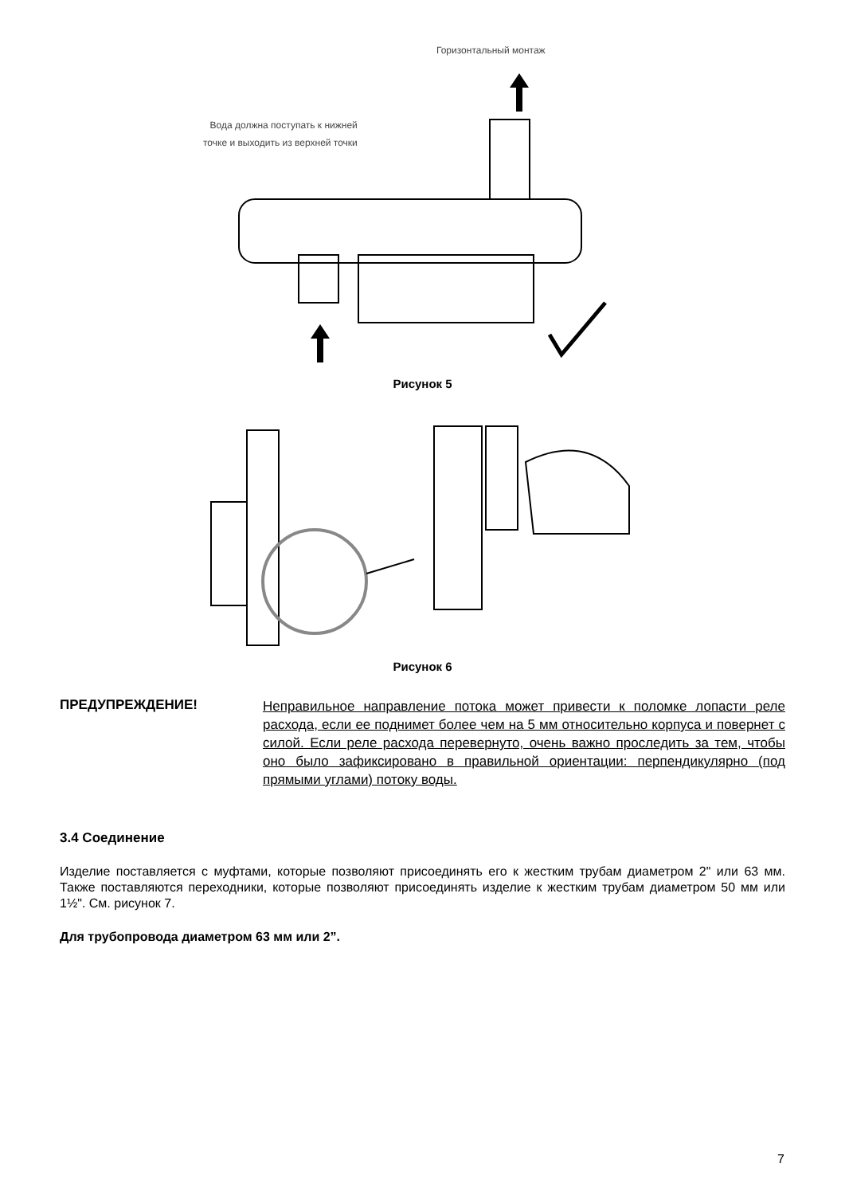Горизонтальный монтаж
Вода должна поступать к нижней
точке и выходить из верхней точки
Рисунок 5
Рисунок 6
ПРЕДУПРЕЖДЕНИЕ!
Неправильное направление потока может привести к поломке лопасти реле расхода, если ее поднимет более чем на 5 мм относительно корпуса и повернет с силой. Если реле расхода перевернуто, очень важно проследить за тем, чтобы оно было зафиксировано в правильной ориентации: перпендикулярно (под прямыми углами) потоку воды.
3.4 Соединение
Изделие поставляется с муфтами, которые позволяют присоединять его к жестким трубам диаметром 2" или 63 мм. Также поставляются переходники, которые позволяют присоединять изделие к жестким трубам диаметром 50 мм или 1½". См. рисунок 7.
Для трубопровода диаметром 63 мм или 2”.
7